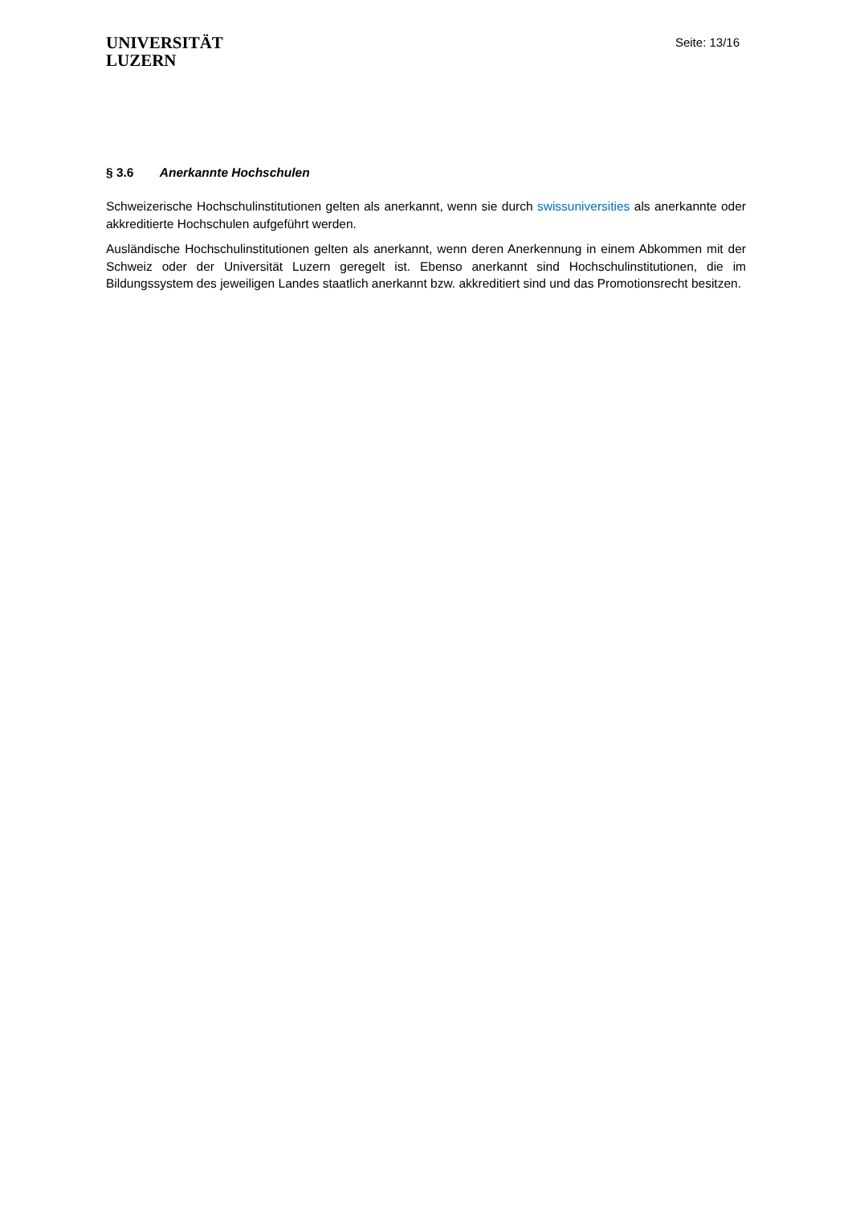UNIVERSITÄT
LUZERN
Seite: 13/16
§ 3.6 Anerkannte Hochschulen
Schweizerische Hochschulinstitutionen gelten als anerkannt, wenn sie durch swissuniversities als anerkannte oder akkreditierte Hochschulen aufgeführt werden.
Ausländische Hochschulinstitutionen gelten als anerkannt, wenn deren Anerkennung in einem Abkommen mit der Schweiz oder der Universität Luzern geregelt ist. Ebenso anerkannt sind Hochschulinstitutionen, die im Bildungssystem des jeweiligen Landes staatlich anerkannt bzw. akkreditiert sind und das Promotionsrecht besitzen.